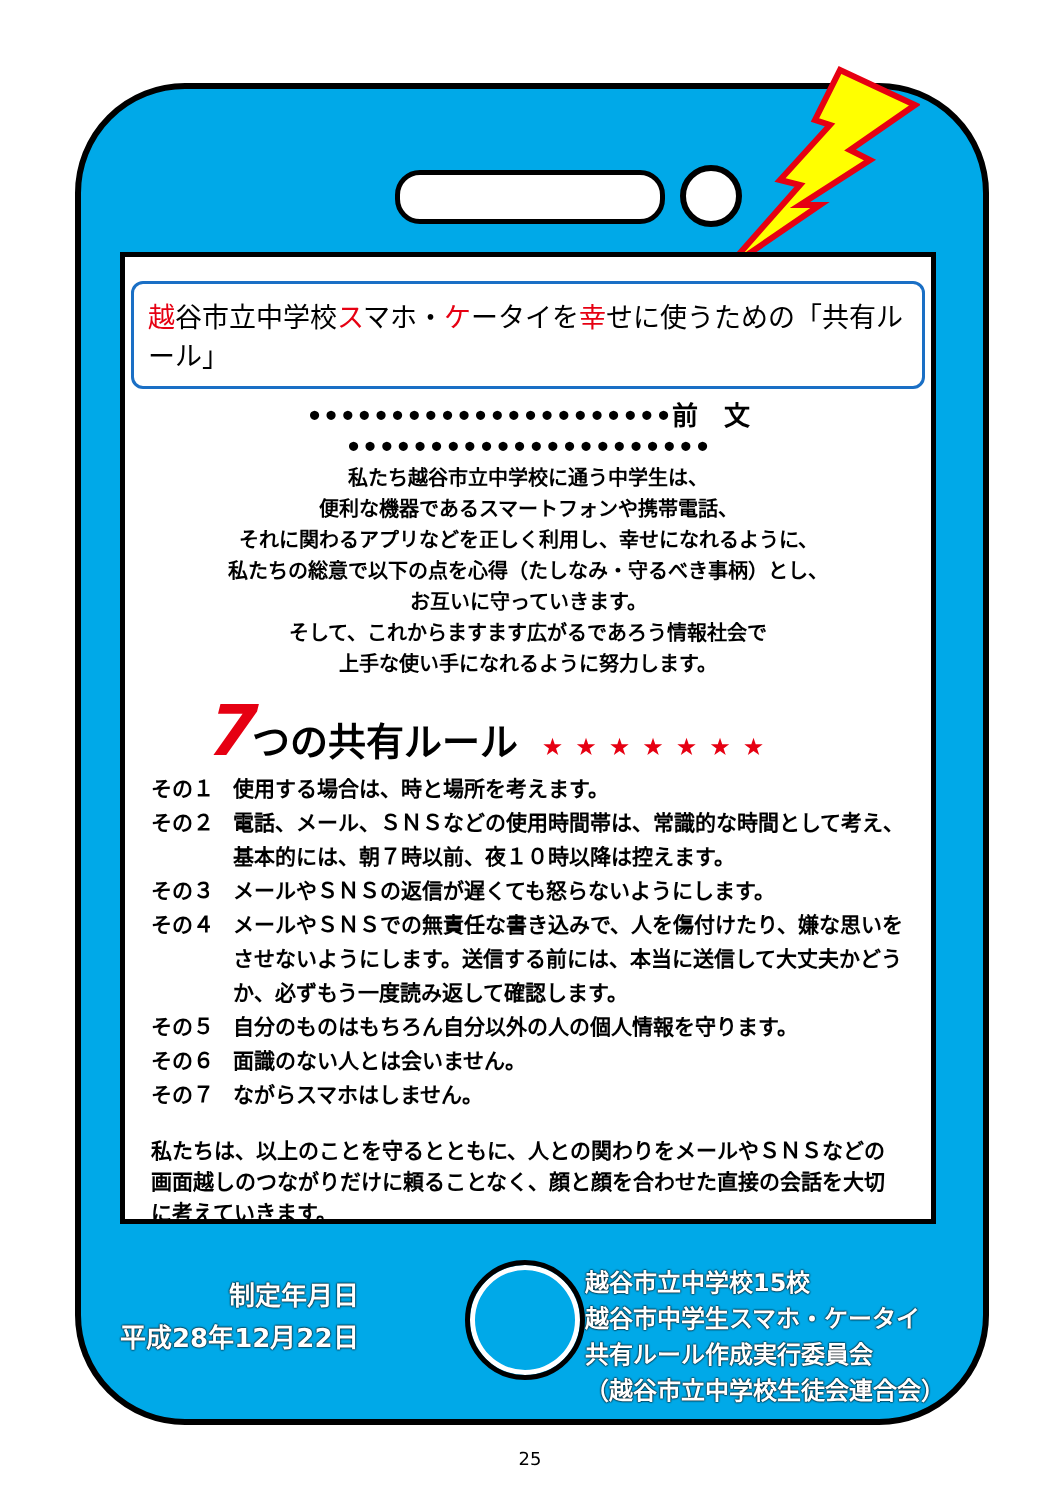越谷市立中学校スマホ・ケータイを幸せに使うための「共有ルール」
••••••••••••••••••••••前　文••••••••••••••••••••••
私たち越谷市立中学校に通う中学生は、
便利な機器であるスマートフォンや携帯電話、
それに関わるアプリなどを正しく利用し、幸せになれるように、
私たちの総意で以下の点を心得（たしなみ・守るべき事柄）とし、
お互いに守っていきます。
そして、これからますます広がるであろう情報社会で
上手な使い手になれるように努力します。
7つの共有ルール ★★★★★★★
その１ 使用する場合は、時と場所を考えます。
その２ 電話、メール、ＳＮＳなどの使用時間帯は、常識的な時間として考え、基本的には、朝７時以前、夜１０時以降は控えます。
その３ メールやＳＮＳの返信が遅くても怒らないようにします。
その４ メールやＳＮＳでの無責任な書き込みで、人を傷付けたり、嫌な思いをさせないようにします。送信する前には、本当に送信して大丈夫かどうか、必ずもう一度読み返して確認します。
その５ 自分のものはもちろん自分以外の人の個人情報を守ります。
その６ 面識のない人とは会いません。
その７ ながらスマホはしません。
私たちは、以上のことを守るとともに、人との関わりをメールやＳＮＳなどの画面越しのつながりだけに頼ることなく、顔と顔を合わせた直接の会話を大切に考えていきます。
制定年月日
平成28年12月22日
越谷市立中学校15校
越谷市中学生スマホ・ケータイ
共有ルール作成実行委員会
（越谷市立中学校生徒会連合会）
25